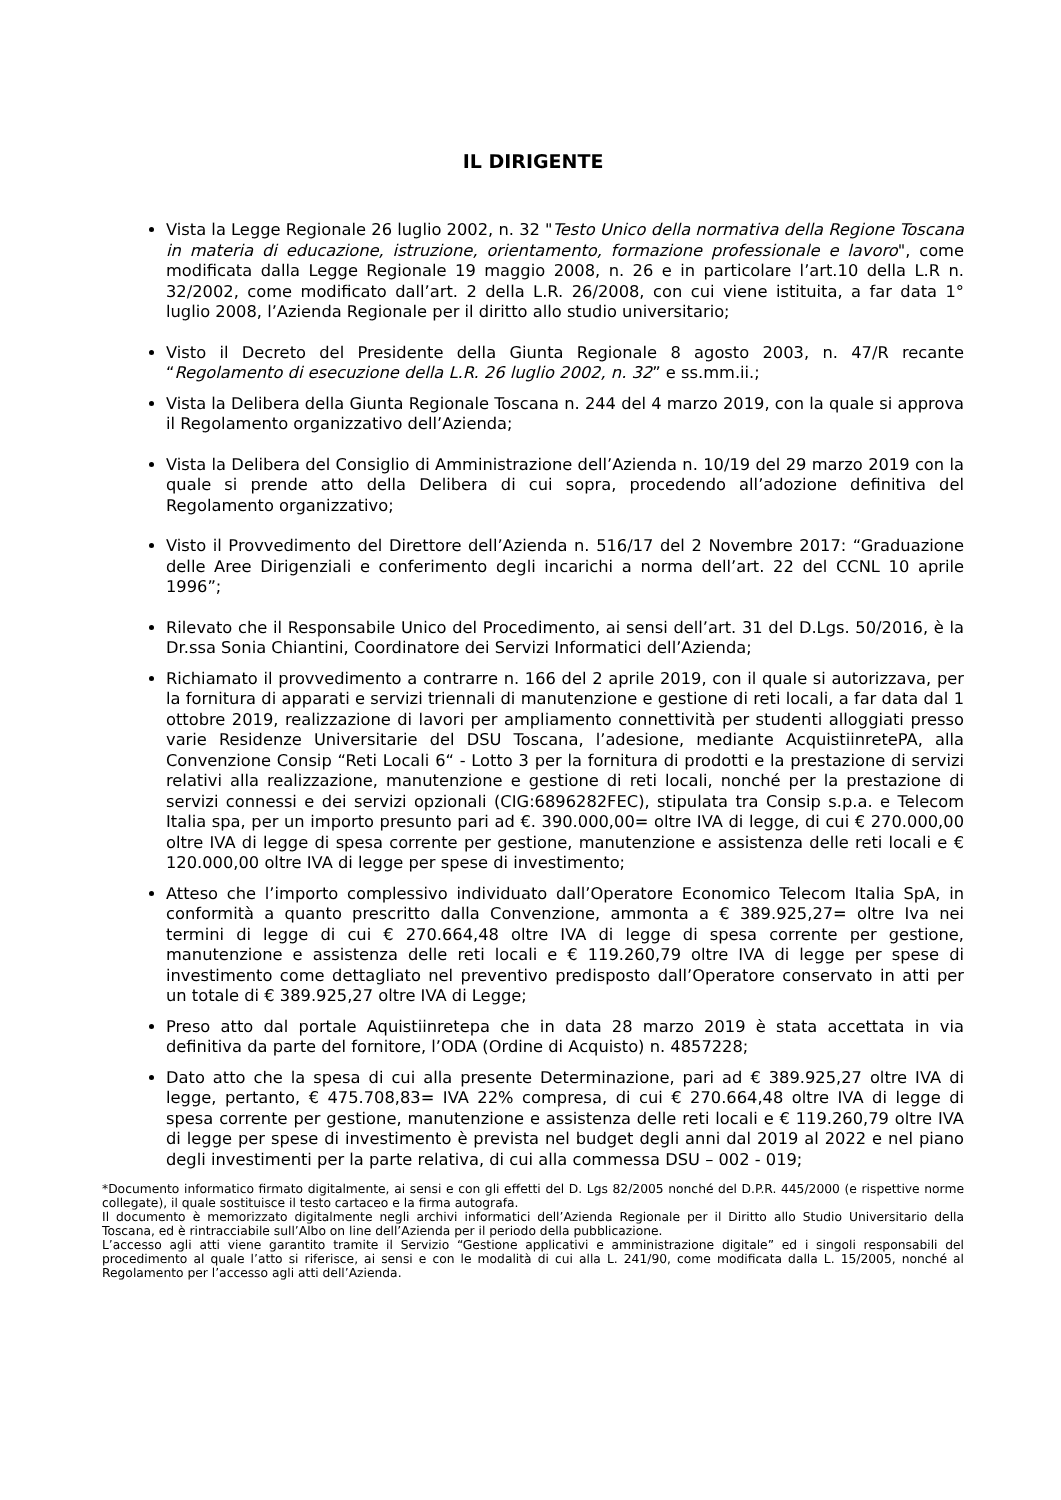IL DIRIGENTE
Vista la Legge Regionale 26 luglio 2002, n. 32 "Testo Unico della normativa della Regione Toscana in materia di educazione, istruzione, orientamento, formazione professionale e lavoro", come modificata dalla Legge Regionale 19 maggio 2008, n. 26 e in particolare l’art.10 della L.R n. 32/2002, come modificato dall’art. 2 della L.R. 26/2008, con cui viene istituita, a far data 1° luglio 2008, l’Azienda Regionale per il diritto allo studio universitario;
Visto il Decreto del Presidente della Giunta Regionale 8 agosto 2003, n. 47/R recante “Regolamento di esecuzione della L.R. 26 luglio 2002, n. 32” e ss.mm.ii.;
Vista la Delibera della Giunta Regionale Toscana n. 244 del 4 marzo 2019, con la quale si approva il Regolamento organizzativo dell’Azienda;
Vista la Delibera del Consiglio di Amministrazione dell’Azienda n. 10/19 del 29 marzo 2019 con la quale si prende atto della Delibera di cui sopra, procedendo all’adozione definitiva del Regolamento organizzativo;
Visto il Provvedimento del Direttore dell’Azienda n. 516/17 del 2 Novembre 2017: “Graduazione delle Aree Dirigenziali e conferimento degli incarichi a norma dell’art. 22 del CCNL 10 aprile 1996”;
Rilevato che il Responsabile Unico del Procedimento, ai sensi dell’art. 31 del D.Lgs. 50/2016, è la Dr.ssa Sonia Chiantini, Coordinatore dei Servizi Informatici dell’Azienda;
Richiamato il provvedimento a contrarre n. 166 del 2 aprile 2019, con il quale si autorizzava, per la fornitura di apparati e servizi triennali di manutenzione e gestione di reti locali, a far data dal 1 ottobre 2019, realizzazione di lavori per ampliamento connettività per studenti alloggiati presso varie Residenze Universitarie del DSU Toscana, l’adesione, mediante AcquistiinretePA, alla Convenzione Consip “Reti Locali 6“ - Lotto 3 per la fornitura di prodotti e la prestazione di servizi relativi alla realizzazione, manutenzione e gestione di reti locali, nonché per la prestazione di servizi connessi e dei servizi opzionali (CIG:6896282FEC), stipulata tra Consip s.p.a. e Telecom Italia spa, per un importo presunto pari ad €. 390.000,00= oltre IVA di legge, di cui € 270.000,00 oltre IVA di legge di spesa corrente per gestione, manutenzione e assistenza delle reti locali e € 120.000,00 oltre IVA di legge per spese di investimento;
Atteso che l’importo complessivo individuato dall’Operatore Economico Telecom Italia SpA, in conformità a quanto prescritto dalla Convenzione, ammonta a € 389.925,27= oltre Iva nei termini di legge di cui € 270.664,48 oltre IVA di legge di spesa corrente per gestione, manutenzione e assistenza delle reti locali e € 119.260,79 oltre IVA di legge per spese di investimento come dettagliato nel preventivo predisposto dall’Operatore conservato in atti per un totale di € 389.925,27 oltre IVA di Legge;
Preso atto dal portale Aquistiinretepa che in data 28 marzo 2019 è stata accettata in via definitiva da parte del fornitore, l’ODA (Ordine di Acquisto) n. 4857228;
Dato atto che la spesa di cui alla presente Determinazione, pari ad € 389.925,27 oltre IVA di legge, pertanto, € 475.708,83= IVA 22% compresa, di cui € 270.664,48 oltre IVA di legge di spesa corrente per gestione, manutenzione e assistenza delle reti locali e € 119.260,79 oltre IVA di legge per spese di investimento è prevista nel budget degli anni dal 2019 al 2022 e nel piano degli investimenti per la parte relativa, di cui alla commessa DSU – 002 - 019;
*Documento informatico firmato digitalmente, ai sensi e con gli effetti del D. Lgs 82/2005 nonché del D.P.R. 445/2000 (e rispettive norme collegate), il quale sostituisce il testo cartaceo e la firma autografa.
Il documento è memorizzato digitalmente negli archivi informatici dell’Azienda Regionale per il Diritto allo Studio Universitario della Toscana, ed è rintracciabile sull’Albo on line dell’Azienda per il periodo della pubblicazione.
L’accesso agli atti viene garantito tramite il Servizio “Gestione applicativi e amministrazione digitale” ed i singoli responsabili del procedimento al quale l’atto si riferisce, ai sensi e con le modalità di cui alla L. 241/90, come modificata dalla L. 15/2005, nonché al Regolamento per l’accesso agli atti dell’Azienda.